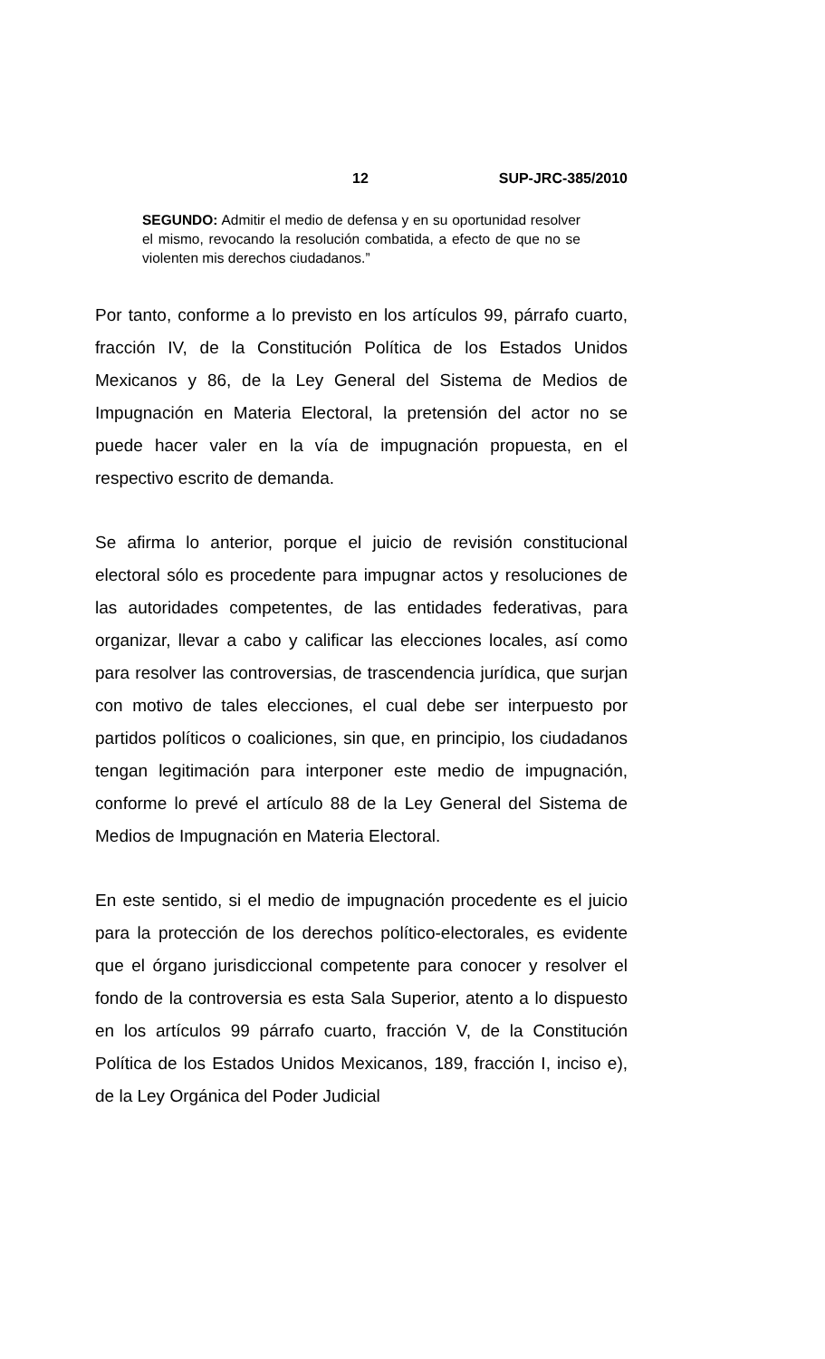12 SUP-JRC-385/2010
SEGUNDO: Admitir el medio de defensa y en su oportunidad resolver el mismo, revocando la resolución combatida, a efecto de que no se violenten mis derechos ciudadanos.”
Por tanto, conforme a lo previsto en los artículos 99, párrafo cuarto, fracción IV, de la Constitución Política de los Estados Unidos Mexicanos y 86, de la Ley General del Sistema de Medios de Impugnación en Materia Electoral, la pretensión del actor no se puede hacer valer en la vía de impugnación propuesta, en el respectivo escrito de demanda.
Se afirma lo anterior, porque el juicio de revisión constitucional electoral sólo es procedente para impugnar actos y resoluciones de las autoridades competentes, de las entidades federativas, para organizar, llevar a cabo y calificar las elecciones locales, así como para resolver las controversias, de trascendencia jurídica, que surjan con motivo de tales elecciones, el cual debe ser interpuesto por partidos políticos o coaliciones, sin que, en principio, los ciudadanos tengan legitimación para interponer este medio de impugnación, conforme lo prevé el artículo 88 de la Ley General del Sistema de Medios de Impugnación en Materia Electoral.
En este sentido, si el medio de impugnación procedente es el juicio para la protección de los derechos político-electorales, es evidente que el órgano jurisdiccional competente para conocer y resolver el fondo de la controversia es esta Sala Superior, atento a lo dispuesto en los artículos 99 párrafo cuarto, fracción V, de la Constitución Política de los Estados Unidos Mexicanos, 189, fracción I, inciso e), de la Ley Orgánica del Poder Judicial